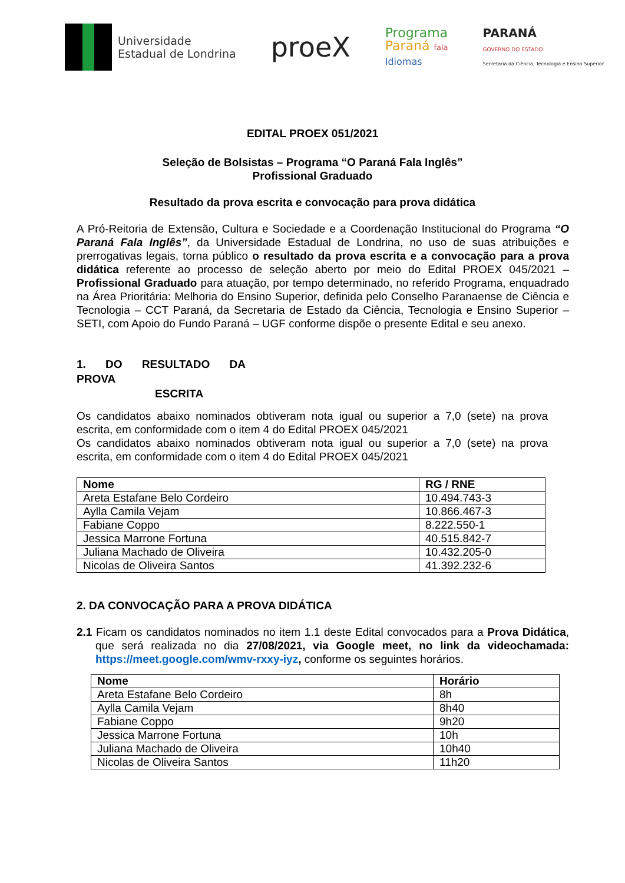Universidade
Estadual de Londrina
proeX
Programa
Paraná fala
Idiomas
PARANÁ
GOVERNO DO ESTADO
Secretaria da Ciência, Tecnologia e Ensino Superior
EDITAL PROEX 051/2021
Seleção de Bolsistas – Programa “O Paraná Fala Inglês”
Profissional Graduado
Resultado da prova escrita e convocação para prova didática
A Pró-Reitoria de Extensão, Cultura e Sociedade e a Coordenação Institucional do Programa “O Paraná Fala Inglês”, da Universidade Estadual de Londrina, no uso de suas atribuições e prerrogativas legais, torna público o resultado da prova escrita e a convocação para a prova didática referente ao processo de seleção aberto por meio do Edital PROEX 045/2021 – Profissional Graduado para atuação, por tempo determinado, no referido Programa, enquadrado na Área Prioritária: Melhoria do Ensino Superior, definida pelo Conselho Paranaense de Ciência e Tecnologia – CCT Paraná, da Secretaria de Estado da Ciência, Tecnologia e Ensino Superior – SETI, com Apoio do Fundo Paraná – UGF conforme dispõe o presente Edital e seu anexo.
1. DO RESULTADO DA PROVA
ESCRITA
Os candidatos abaixo nominados obtiveram nota igual ou superior a 7,0 (sete) na prova escrita, em conformidade com o item 4 do Edital PROEX 045/2021
Os candidatos abaixo nominados obtiveram nota igual ou superior a 7,0 (sete) na prova escrita, em conformidade com o item 4 do Edital PROEX 045/2021
| Nome | RG / RNE |
| --- | --- |
| Areta Estafane Belo Cordeiro | 10.494.743-3 |
| Aylla Camila Vejam | 10.866.467-3 |
| Fabiane Coppo | 8.222.550-1 |
| Jessica Marrone Fortuna | 40.515.842-7 |
| Juliana Machado de Oliveira | 10.432.205-0 |
| Nicolas de Oliveira Santos | 41.392.232-6 |
2. DA CONVOCAÇÃO PARA A PROVA DIDÁTICA
2.1 Ficam os candidatos nominados no item 1.1 deste Edital convocados para a Prova Didática, que será realizada no dia 27/08/2021, via Google meet, no link da videochamada: https://meet.google.com/wmv-rxxy-iyz, conforme os seguintes horários.
| Nome | Horário |
| --- | --- |
| Areta Estafane Belo Cordeiro | 8h |
| Aylla Camila Vejam | 8h40 |
| Fabiane Coppo | 9h20 |
| Jessica Marrone Fortuna | 10h |
| Juliana Machado de Oliveira | 10h40 |
| Nicolas de Oliveira Santos | 11h20 |